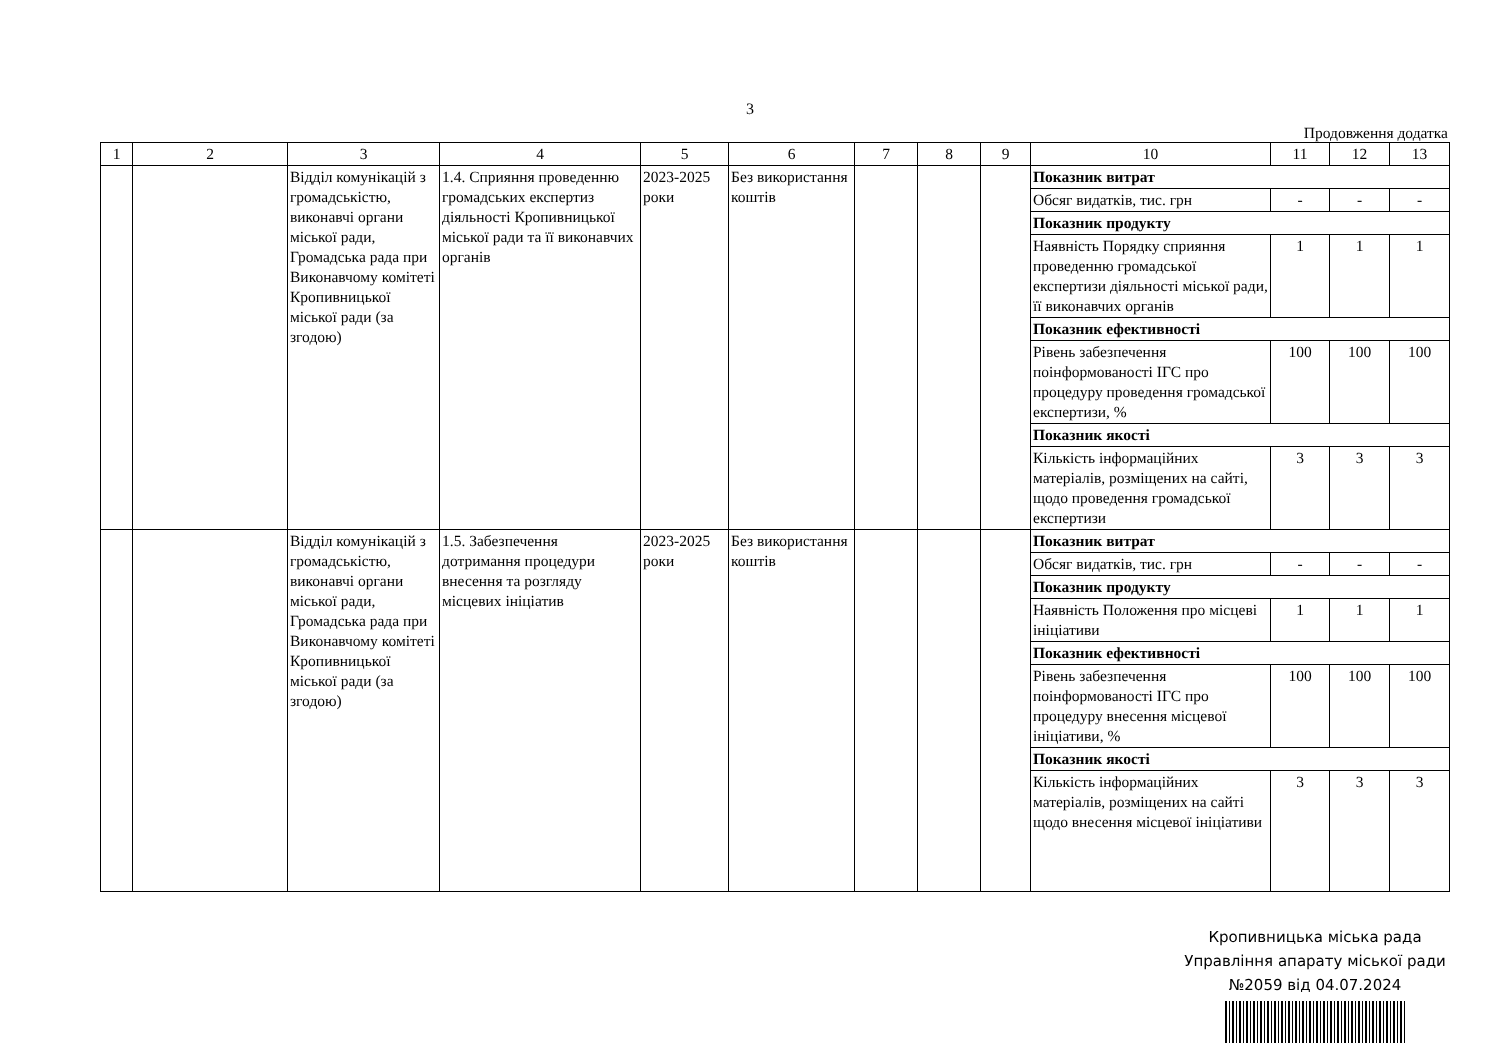3
Продовження додатка
| 1 | 2 | 3 | 4 | 5 | 6 | 7 | 8 | 9 | 10 | 11 | 12 | 13 |
| --- | --- | --- | --- | --- | --- | --- | --- | --- | --- | --- | --- | --- |
| | | Відділ комунікацій з громадськістю, виконавчі органи міської ради, Громадська рада при Виконавчому комітеті Кропивницької міської ради (за згодою) | 1.4. Сприяння проведенню громадських експертиз діяльності Кропивницької міської ради та її виконавчих органів | 2023-2025 роки | Без використання коштів | | | | Показник витрат | | | |
| | | | | | | | | | Обсяг видатків, тис. грн | - | - | - |
| | | | | | | | | | Показник продукту | | | |
| | | | | | | | | | Наявність Порядку сприяння проведенню громадської експертизи діяльності міської ради, її виконавчих органів | 1 | 1 | 1 |
| | | | | | | | | | Показник ефективності | | | |
| | | | | | | | | | Рівень забезпечення поінформованості ІГС про процедуру проведення громадської експертизи, % | 100 | 100 | 100 |
| | | | | | | | | | Показник якості | | | |
| | | | | | | | | | Кількість інформаційних матеріалів, розміщених на сайті, щодо проведення громадської експертизи | 3 | 3 | 3 |
| | | Відділ комунікацій з громадськістю, виконавчі органи міської ради, Громадська рада при Виконавчому комітеті Кропивницької міської ради (за згодою) | 1.5. Забезпечення дотримання процедури внесення та розгляду місцевих ініціатив | 2023-2025 роки | Без використання коштів | | | | Показник витрат | | | |
| | | | | | | | | | Обсяг видатків, тис. грн | - | - | - |
| | | | | | | | | | Показник продукту | | | |
| | | | | | | | | | Наявність Положення про місцеві ініціативи | 1 | 1 | 1 |
| | | | | | | | | | Показник ефективності | | | |
| | | | | | | | | | Рівень забезпечення поінформованості ІГС про процедуру внесення місцевої ініціативи, % | 100 | 100 | 100 |
| | | | | | | | | | Показник якості | | | |
| | | | | | | | | | Кількість інформаційних матеріалів, розміщених на сайті щодо внесення місцевої ініціативи | 3 | 3 | 3 |
Кропивницька міська рада
Управління апарату міської ради
№2059 від 04.07.2024